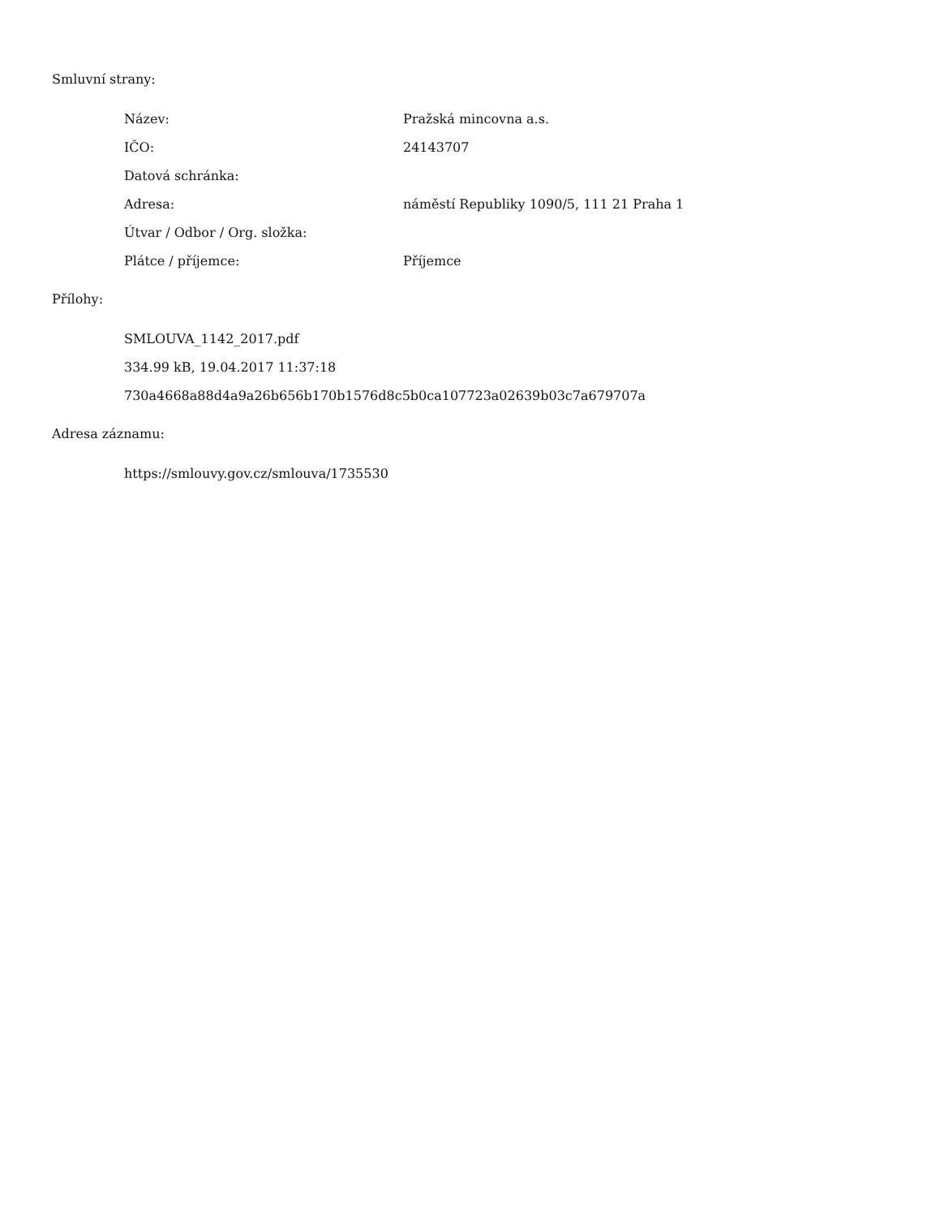Smluvní strany:
| Název: | Pražská mincovna a.s. |
| IČO: | 24143707 |
| Datová schránka: | |
| Adresa: | náměstí Republiky 1090/5, 111 21 Praha 1 |
| Útvar / Odbor / Org. složka: | |
| Plátce / příjemce: | Příjemce |
Přílohy:
SMLOUVA_1142_2017.pdf
334.99 kB, 19.04.2017 11:37:18
730a4668a88d4a9a26b656b170b1576d8c5b0ca107723a02639b03c7a679707a
Adresa záznamu:
https://smlouvy.gov.cz/smlouva/1735530